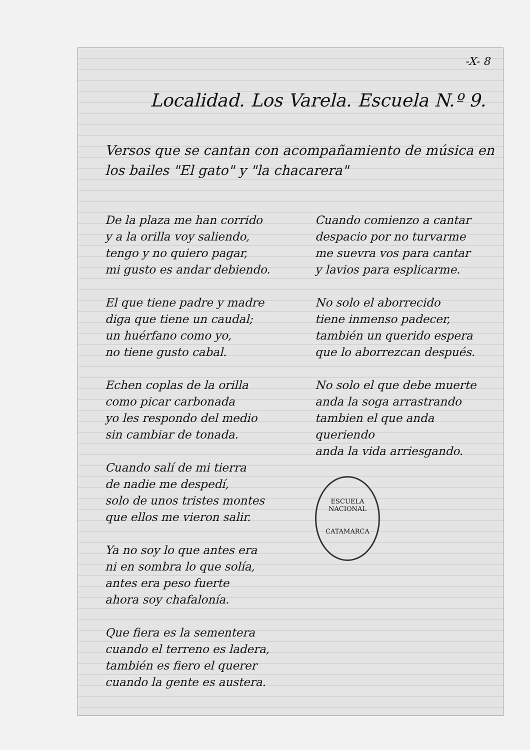-X- 8
Localidad. Los Varela. Escuela N.º 9.
Versos que se cantan con acompañamiento de música en los bailes "El gato" y "la chacarera"
De la plaza me han corrido
y a la orilla voy saliendo,
tengo y no quiero pagar,
mi gusto es andar debiendo.
El que tiene padre y madre
diga que tiene un caudal;
un huérfano como yo,
no tiene gusto cabal.
Echen coplas de la orilla
como picar carbonada
yo les respondo del medio
sin cambiar de tonada.
Cuando salí de mi tierra
de nadie me despedí,
solo de unos tristes montes
que ellos me vieron salir.
Ya no soy lo que antes era
ni en sombra lo que solía,
antes era peso fuerte
ahora soy chafalonía.
Que fiera es la sementera
cuando el terreno es ladera,
también es fiero el querer
cuando la gente es austera.
Cuando comienzo a cantar
despacio por no turvarme
me suevra vos para cantar
y lavios para esplicarme.
No solo el aborrecido
tiene inmenso padecer,
también un querido espera
que lo aborrezcan después.
No solo el que debe muerte
anda la soga arrastrando
tambien el que anda queriendo
anda la vida arriesgando.
ESCUELA NACIONAL
CATAMARCA